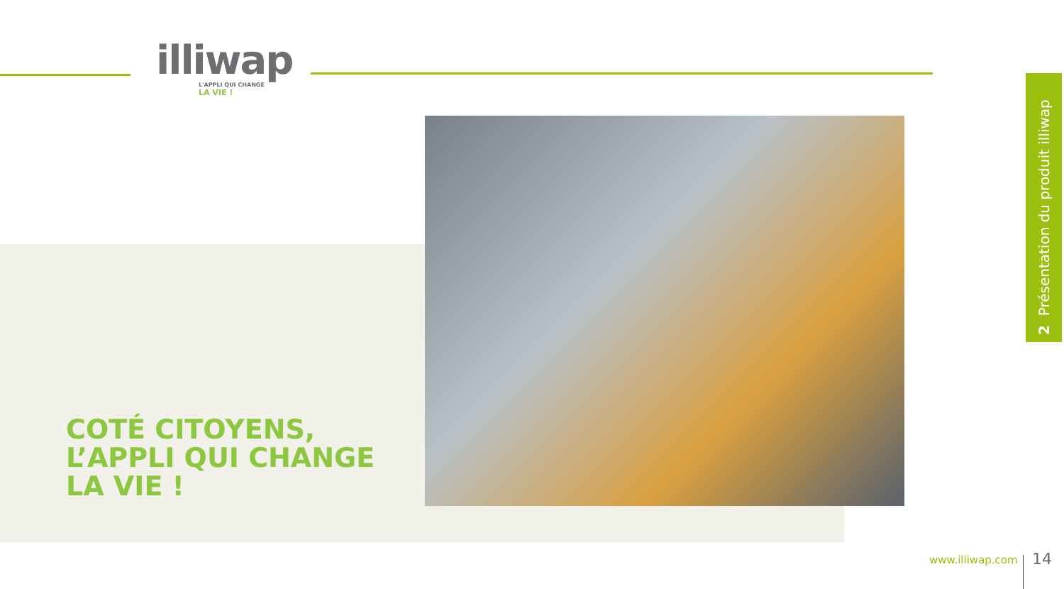illiwap
L'APPLI QUI CHANGE
LA VIE !
COTÉ CITOYENS,
L’APPLI QUI CHANGE
LA VIE !
2 Présentation du produit illiwap
www.illiwap.com 14